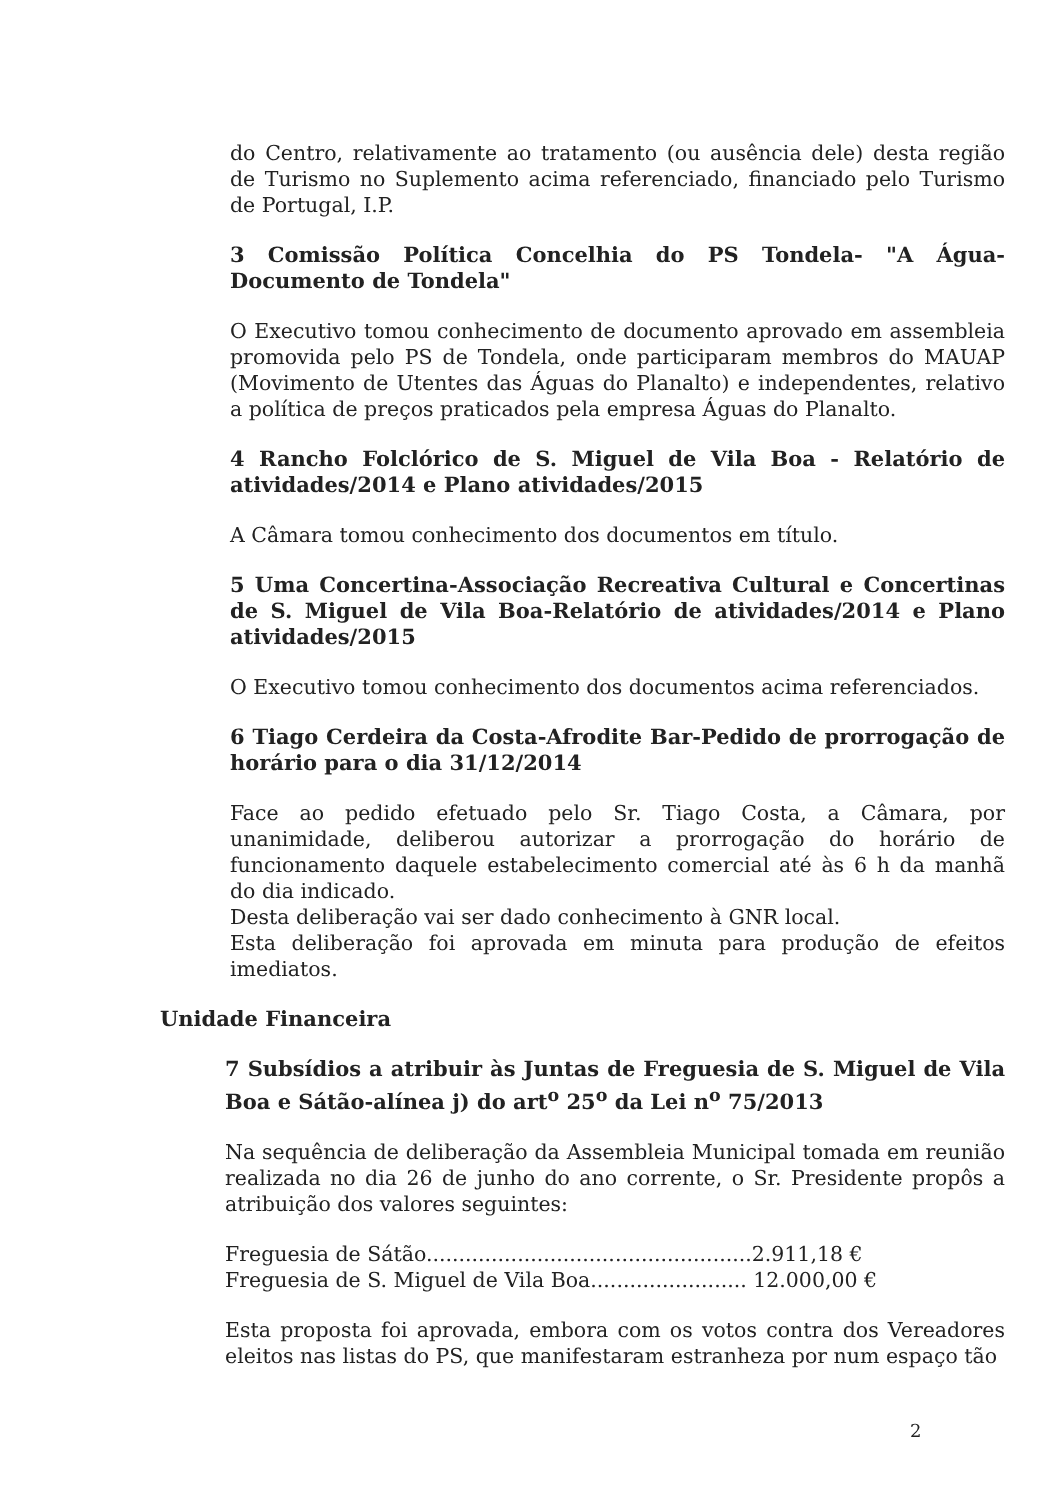do Centro, relativamente ao tratamento (ou ausência dele) desta região de Turismo no Suplemento acima referenciado, financiado pelo Turismo de Portugal, I.P.
3 Comissão Política Concelhia do PS Tondela- "A Água-Documento de Tondela"
O Executivo tomou conhecimento de documento aprovado em assembleia promovida pelo PS de Tondela, onde participaram membros do MAUAP (Movimento de Utentes das Águas do Planalto) e independentes, relativo a política de preços praticados pela empresa Águas do Planalto.
4 Rancho Folclórico de S. Miguel de Vila Boa - Relatório de atividades/2014 e Plano atividades/2015
A Câmara tomou conhecimento dos documentos em título.
5 Uma Concertina-Associação Recreativa Cultural e Concertinas de S. Miguel de Vila Boa-Relatório de atividades/2014 e Plano atividades/2015
O Executivo tomou conhecimento dos documentos acima referenciados.
6 Tiago Cerdeira da Costa-Afrodite Bar-Pedido de prorrogação de horário para o dia 31/12/2014
Face ao pedido efetuado pelo Sr. Tiago Costa, a Câmara, por unanimidade, deliberou autorizar a prorrogação do horário de funcionamento daquele estabelecimento comercial até às 6 h da manhã do dia indicado.
Desta deliberação vai ser dado conhecimento à GNR local.
Esta deliberação foi aprovada em minuta para produção de efeitos imediatos.
Unidade Financeira
7 Subsídios a atribuir às Juntas de Freguesia de S. Miguel de Vila Boa e Sátão-alínea j) do art<sup>o</sup> 25<sup>o</sup> da Lei n<sup>o</sup> 75/2013
Na sequência de deliberação da Assembleia Municipal tomada em reunião realizada no dia 26 de junho do ano corrente, o Sr. Presidente propôs a atribuição dos valores seguintes:
Freguesia de Sátão..................................................2.911,18 €
Freguesia de S. Miguel de Vila Boa........................ 12.000,00 €
Esta proposta foi aprovada, embora com os votos contra dos Vereadores eleitos nas listas do PS, que manifestaram estranheza por num espaço tão
2